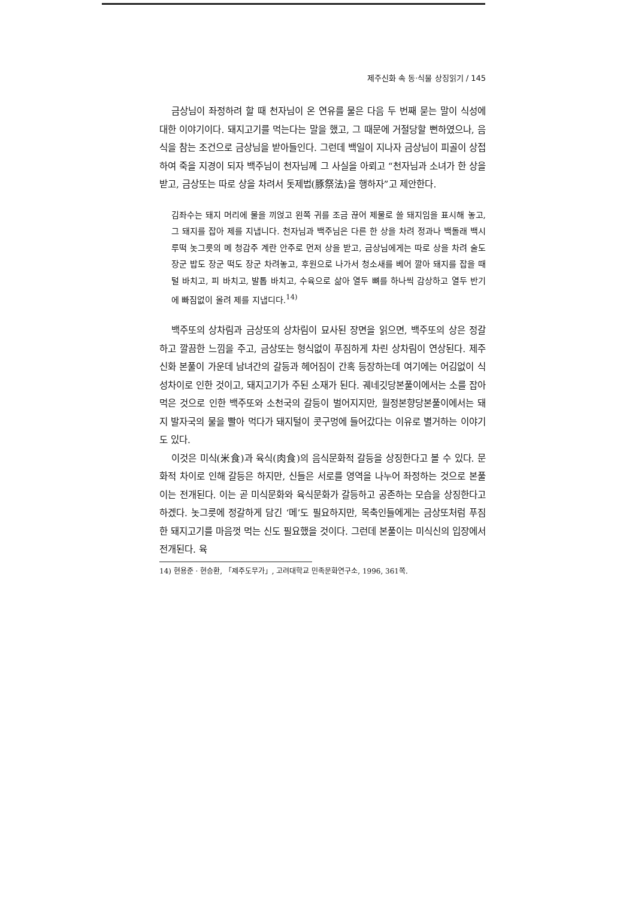제주신화 속 동·식물 상징읽기 / 145
금상님이 좌정하려 할 때 천자님이 온 연유를 물은 다음 두 번째 묻는 말이 식성에 대한 이야기이다. 돼지고기를 먹는다는 말을 했고, 그 때문에 거절당할 뻔하였으나, 음식을 참는 조건으로 금상님을 받아들인다. 그런데 백일이 지나자 금상님이 피골이 상접하여 죽을 지경이 되자 백주님이 천자님께 그 사실을 아뢰고 “천자님과 소녀가 한 상을 받고, 금상또는 따로 상을 차려서 돗제법(豚祭法)을 행하자”고 제안한다.
김좌수는 돼지 머리에 물을 끼얹고 왼쪽 귀를 조금 끊어 제물로 쓸 돼지임을 표시해 놓고, 그 돼지를 잡아 제를 지냅니다. 천자님과 백주님은 다른 한 상을 차려 정과나 백돌래 백시루떡 놋그릇의 메 청감주 계란 안주로 먼저 상을 받고, 금상님에게는 따로 상을 차려 술도 장군 밥도 장군 떡도 장군 차려놓고, 후원으로 나가서 청소새를 베어 깔아 돼지를 잡을 때 털 바치고, 피 바치고, 발톱 바치고, 수육으로 삶아 열두 뼈를 하나씩 감상하고 열두 반기에 빠짐없이 올려 제를 지냅디다.<sup>14)</sup>
백주또의 상차림과 금상또의 상차림이 묘사된 장면을 읽으면, 백주또의 상은 정갈하고 깔끔한 느낌을 주고, 금상또는 형식없이 푸짐하게 차린 상차림이 연상된다. 제주신화 본풀이 가운데 남녀간의 갈등과 헤어짐이 간혹 등장하는데 여기에는 어김없이 식성차이로 인한 것이고, 돼지고기가 주된 소재가 된다. 궤네깃당본풀이에서는 소를 잡아먹은 것으로 인한 백주또와 소천국의 갈등이 벌어지지만, 월정본향당본풀이에서는 돼지 발자국의 물을 빨아 먹다가 돼지털이 콧구멍에 들어갔다는 이유로 별거하는 이야기도 있다.
이것은 미식(米食)과 육식(肉食)의 음식문화적 갈등을 상징한다고 볼 수 있다. 문화적 차이로 인해 갈등은 하지만, 신들은 서로를 영역을 나누어 좌정하는 것으로 본풀이는 전개된다. 이는 곧 미식문화와 육식문화가 갈등하고 공존하는 모습을 상징한다고 하겠다. 놋그릇에 정갈하게 담긴 ‘메’도 필요하지만, 목축인들에게는 금상또처럼 푸짐한 돼지고기를 마음껏 먹는 신도 필요했을 것이다. 그런데 본풀이는 미식신의 입장에서 전개된다. 육
14) 현용준 · 현승환, 「제주도무가」, 고려대학교 민족문화연구소, 1996, 361쪽.